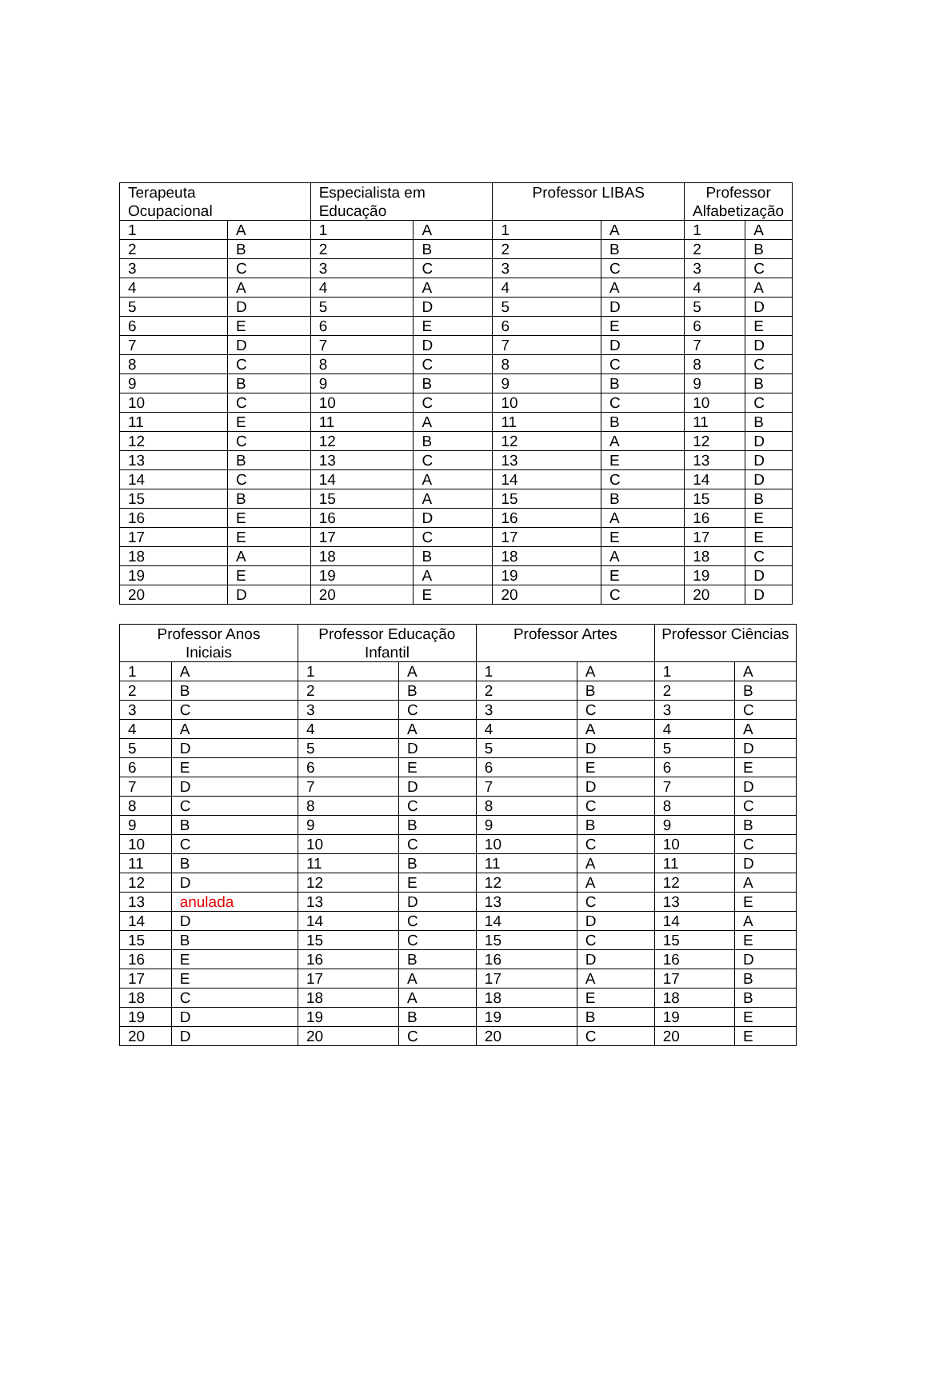| Terapeuta Ocupacional | | Especialista em Educação | | Professor LIBAS | | Professor Alfabetização | |
| --- | --- | --- | --- | --- | --- | --- | --- |
| 1 | A | 1 | A | 1 | A | 1 | A |
| 2 | B | 2 | B | 2 | B | 2 | B |
| 3 | C | 3 | C | 3 | C | 3 | C |
| 4 | A | 4 | A | 4 | A | 4 | A |
| 5 | D | 5 | D | 5 | D | 5 | D |
| 6 | E | 6 | E | 6 | E | 6 | E |
| 7 | D | 7 | D | 7 | D | 7 | D |
| 8 | C | 8 | C | 8 | C | 8 | C |
| 9 | B | 9 | B | 9 | B | 9 | B |
| 10 | C | 10 | C | 10 | C | 10 | C |
| 11 | E | 11 | A | 11 | B | 11 | B |
| 12 | C | 12 | B | 12 | A | 12 | D |
| 13 | B | 13 | C | 13 | E | 13 | D |
| 14 | C | 14 | A | 14 | C | 14 | D |
| 15 | B | 15 | A | 15 | B | 15 | B |
| 16 | E | 16 | D | 16 | A | 16 | E |
| 17 | E | 17 | C | 17 | E | 17 | E |
| 18 | A | 18 | B | 18 | A | 18 | C |
| 19 | E | 19 | A | 19 | E | 19 | D |
| 20 | D | 20 | E | 20 | C | 20 | D |
| Professor Anos Iniciais | | Professor Educação Infantil | | Professor Artes | | Professor Ciências | |
| --- | --- | --- | --- | --- | --- | --- | --- |
| 1 | A | 1 | A | 1 | A | 1 | A |
| 2 | B | 2 | B | 2 | B | 2 | B |
| 3 | C | 3 | C | 3 | C | 3 | C |
| 4 | A | 4 | A | 4 | A | 4 | A |
| 5 | D | 5 | D | 5 | D | 5 | D |
| 6 | E | 6 | E | 6 | E | 6 | E |
| 7 | D | 7 | D | 7 | D | 7 | D |
| 8 | C | 8 | C | 8 | C | 8 | C |
| 9 | B | 9 | B | 9 | B | 9 | B |
| 10 | C | 10 | C | 10 | C | 10 | C |
| 11 | B | 11 | B | 11 | A | 11 | D |
| 12 | D | 12 | E | 12 | A | 12 | A |
| 13 | anulada | 13 | D | 13 | C | 13 | E |
| 14 | D | 14 | C | 14 | D | 14 | A |
| 15 | B | 15 | C | 15 | C | 15 | E |
| 16 | E | 16 | B | 16 | D | 16 | D |
| 17 | E | 17 | A | 17 | A | 17 | B |
| 18 | C | 18 | A | 18 | E | 18 | B |
| 19 | D | 19 | B | 19 | B | 19 | E |
| 20 | D | 20 | C | 20 | C | 20 | E |